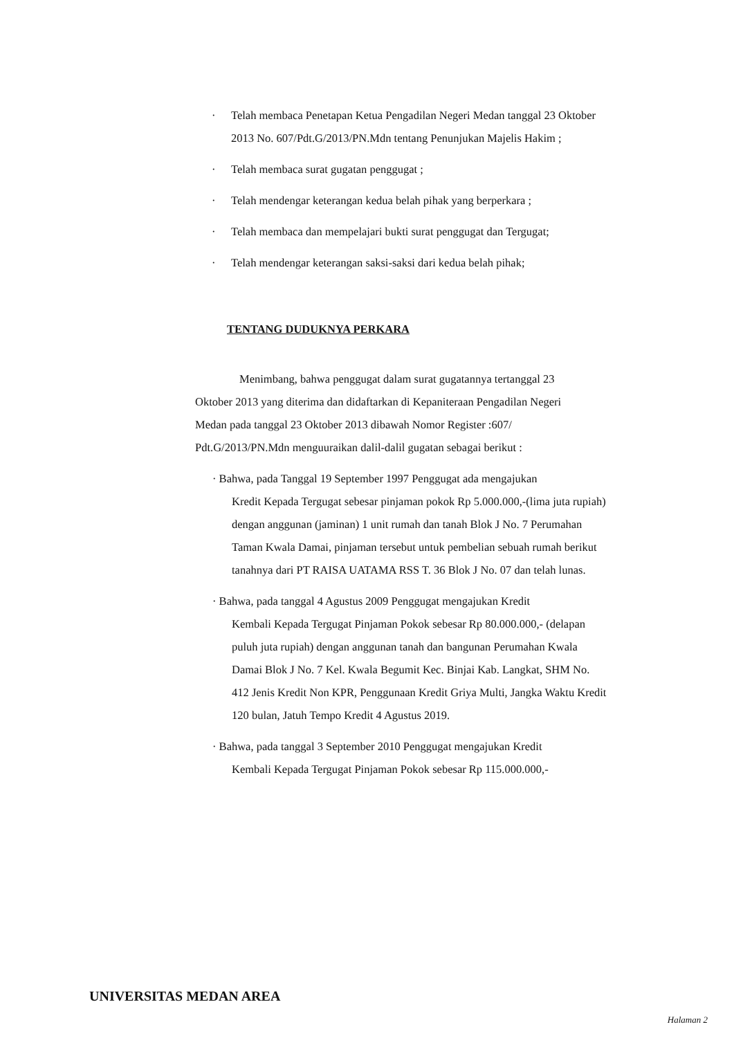· Telah membaca Penetapan Ketua Pengadilan Negeri Medan tanggal 23 Oktober 2013 No. 607/Pdt.G/2013/PN.Mdn tentang Penunjukan Majelis Hakim ;
· Telah membaca surat gugatan penggugat ;
· Telah mendengar keterangan kedua belah pihak yang berperkara ;
· Telah membaca dan mempelajari bukti surat penggugat dan Tergugat;
· Telah mendengar keterangan saksi-saksi dari kedua belah pihak;
TENTANG DUDUKNYA PERKARA
Menimbang, bahwa penggugat dalam surat gugatannya tertanggal 23 Oktober 2013 yang diterima dan didaftarkan di Kepaniteraan Pengadilan Negeri Medan pada tanggal 23 Oktober 2013 dibawah Nomor Register :607/ Pdt.G/2013/PN.Mdn menguuraikan dalil-dalil gugatan sebagai berikut :
· Bahwa, pada Tanggal 19 September 1997 Penggugat ada mengajukan
Kredit Kepada Tergugat sebesar pinjaman pokok Rp 5.000.000,-(lima juta rupiah) dengan anggunan (jaminan) 1 unit rumah dan tanah Blok J No. 7 Perumahan Taman Kwala Damai, pinjaman tersebut untuk pembelian sebuah rumah berikut tanahnya dari PT RAISA UATAMA RSS T. 36 Blok J No. 07 dan telah lunas.
· Bahwa, pada tanggal 4 Agustus 2009 Penggugat mengajukan Kredit
Kembali Kepada Tergugat Pinjaman Pokok sebesar Rp 80.000.000,- (delapan puluh juta rupiah) dengan anggunan tanah dan bangunan Perumahan Kwala Damai Blok J No. 7 Kel. Kwala Begumit Kec. Binjai Kab. Langkat, SHM No. 412 Jenis Kredit Non KPR, Penggunaan Kredit Griya Multi, Jangka Waktu Kredit 120 bulan, Jatuh Tempo Kredit 4 Agustus 2019.
· Bahwa, pada tanggal 3 September 2010 Penggugat mengajukan Kredit
Kembali Kepada Tergugat Pinjaman Pokok sebesar Rp 115.000.000,-
UNIVERSITAS MEDAN AREA
Halaman 2